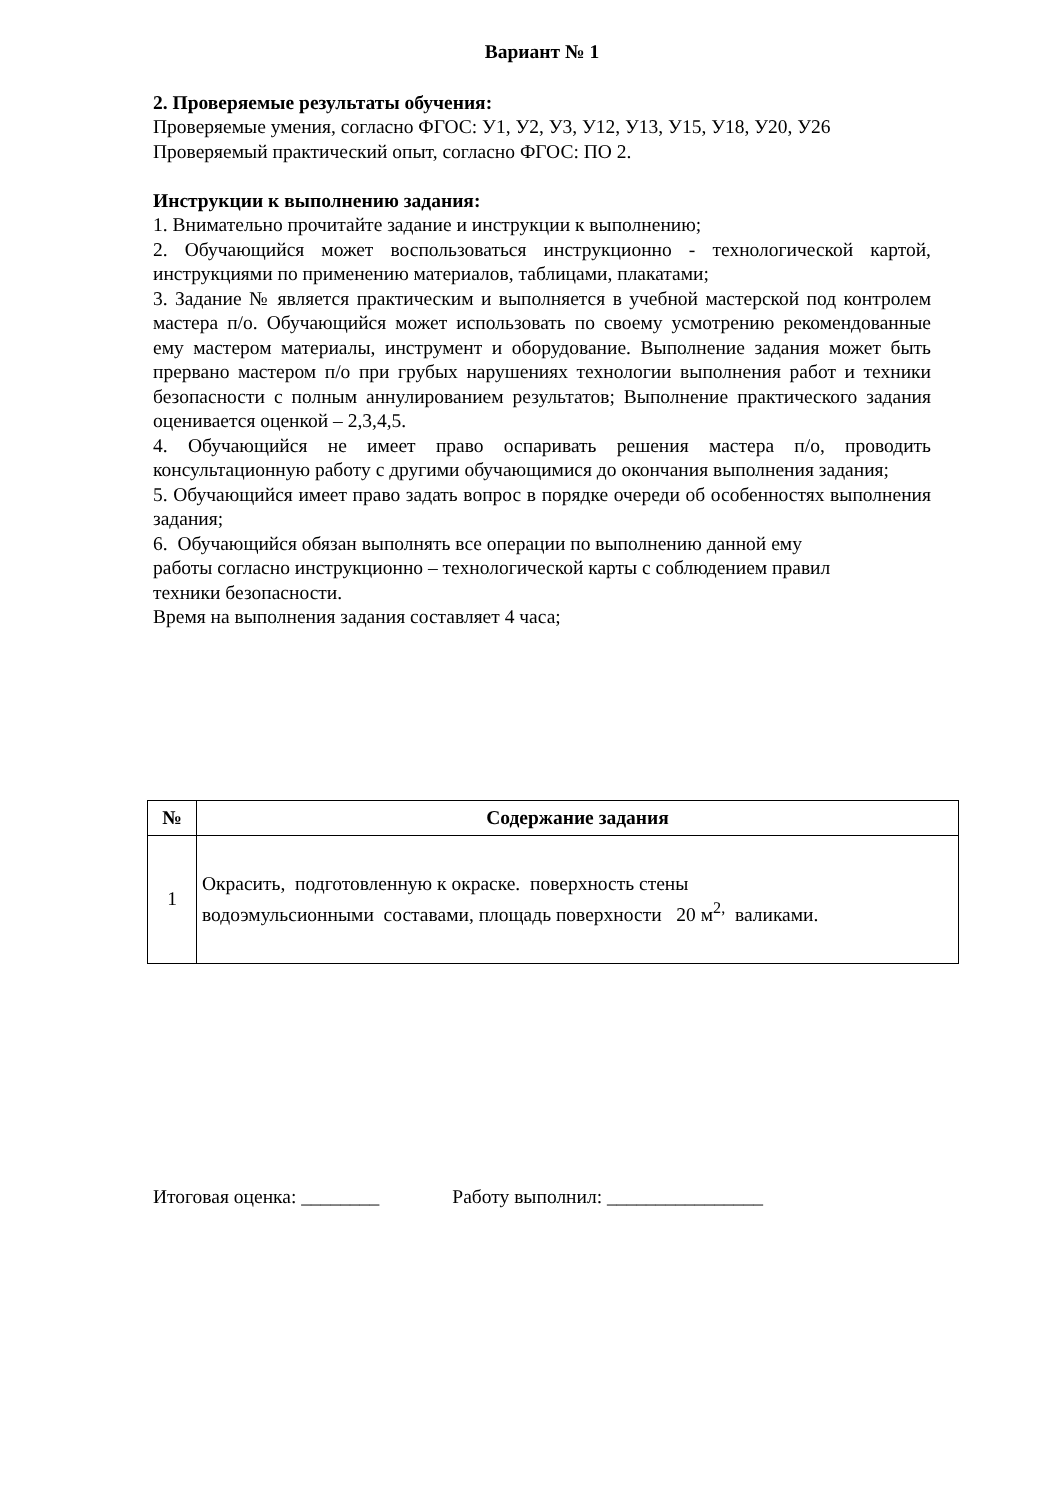Вариант № 1
2. Проверяемые результаты обучения:
Проверяемые умения, согласно ФГОС: У1, У2, У3, У12, У13, У15, У18, У20, У26
Проверяемый практический опыт, согласно ФГОС: ПО 2.
Инструкции к выполнению задания:
1. Внимательно прочитайте задание и инструкции к выполнению;
2. Обучающийся может воспользоваться инструкционно - технологической картой, инструкциями по применению материалов, таблицами, плакатами;
3. Задание № является практическим и выполняется в учебной мастерской под контролем мастера п/о. Обучающийся может использовать по своему усмотрению рекомендованные ему мастером материалы, инструмент и оборудование. Выполнение задания может быть прервано мастером п/о при грубых нарушениях технологии выполнения работ и техники безопасности с полным аннулированием результатов; Выполнение практического задания оценивается оценкой – 2,3,4,5.
4. Обучающийся не имеет право оспаривать решения мастера п/о, проводить консультационную работу с другими обучающимися до окончания выполнения задания;
5. Обучающийся имеет право задать вопрос в порядке очереди об особенностях выполнения задания;
6. Обучающийся обязан выполнять все операции по выполнению данной ему
работы согласно инструкционно – технологической карты с соблюдением правил
техники безопасности.
Время на выполнения задания составляет 4 часа;
| № | Содержание задания |
| --- | --- |
| 1 | Окрасить, подготовленную к окраске. поверхность стены водоэмульсионными составами, площадь поверхности 20 м<sup>2,</sup> валиками. |
Итоговая оценка: ________ Работу выполнил: ________________